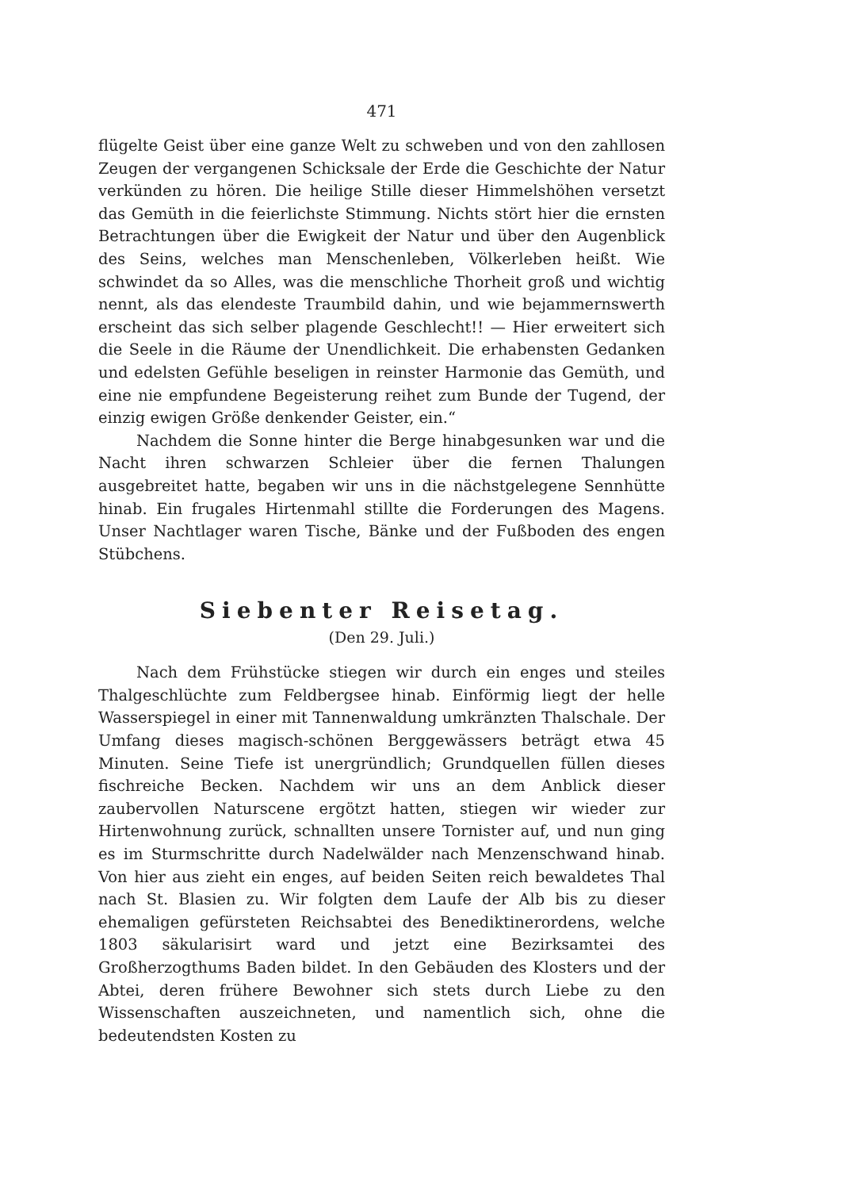471
flügelte Geist über eine ganze Welt zu schweben und von den zahllosen Zeugen der vergangenen Schicksale der Erde die Geschichte der Natur verkünden zu hören. Die heilige Stille dieser Himmelshöhen versetzt das Gemüth in die feierlichste Stimmung. Nichts stört hier die ernsten Betrachtungen über die Ewigkeit der Natur und über den Augenblick des Seins, welches man Menschenleben, Völkerleben heißt. Wie schwindet da so Alles, was die menschliche Thorheit groß und wichtig nennt, als das elendeste Traumbild dahin, und wie bejammernswerth erscheint das sich selber plagende Geschlecht!! — Hier erweitert sich die Seele in die Räume der Unendlichkeit. Die erhabensten Gedanken und edelsten Gefühle beseligen in reinster Harmonie das Gemüth, und eine nie empfundene Begeisterung reihet zum Bunde der Tugend, der einzig ewigen Größe denkender Geister, ein.“
Nachdem die Sonne hinter die Berge hinabgesunken war und die Nacht ihren schwarzen Schleier über die fernen Thalungen ausgebreitet hatte, begaben wir uns in die nächstgelegene Sennhütte hinab. Ein frugales Hirtenmahl stillte die Forderungen des Magens. Unser Nachtlager waren Tische, Bänke und der Fußboden des engen Stübchens.
Siebenter Reisetag.
(Den 29. Juli.)
Nach dem Frühstücke stiegen wir durch ein enges und steiles Thalgeschlüchte zum Feldbergsee hinab. Einförmig liegt der helle Wasserspiegel in einer mit Tannenwaldung umkränzten Thalschale. Der Umfang dieses magisch-schönen Berggewässers beträgt etwa 45 Minuten. Seine Tiefe ist unergründlich; Grundquellen füllen dieses fischreiche Becken. Nachdem wir uns an dem Anblick dieser zaubervollen Naturscene ergötzt hatten, stiegen wir wieder zur Hirtenwohnung zurück, schnallten unsere Tornister auf, und nun ging es im Sturmschritte durch Nadelwälder nach Menzenschwand hinab. Von hier aus zieht ein enges, auf beiden Seiten reich bewaldetes Thal nach St. Blasien zu. Wir folgten dem Laufe der Alb bis zu dieser ehemaligen gefürsteten Reichsabtei des Benediktinerordens, welche 1803 säkularisirt ward und jetzt eine Bezirksamtei des Großherzogthums Baden bildet. In den Gebäuden des Klosters und der Abtei, deren frühere Bewohner sich stets durch Liebe zu den Wissenschaften auszeichneten, und namentlich sich, ohne die bedeutendsten Kosten zu